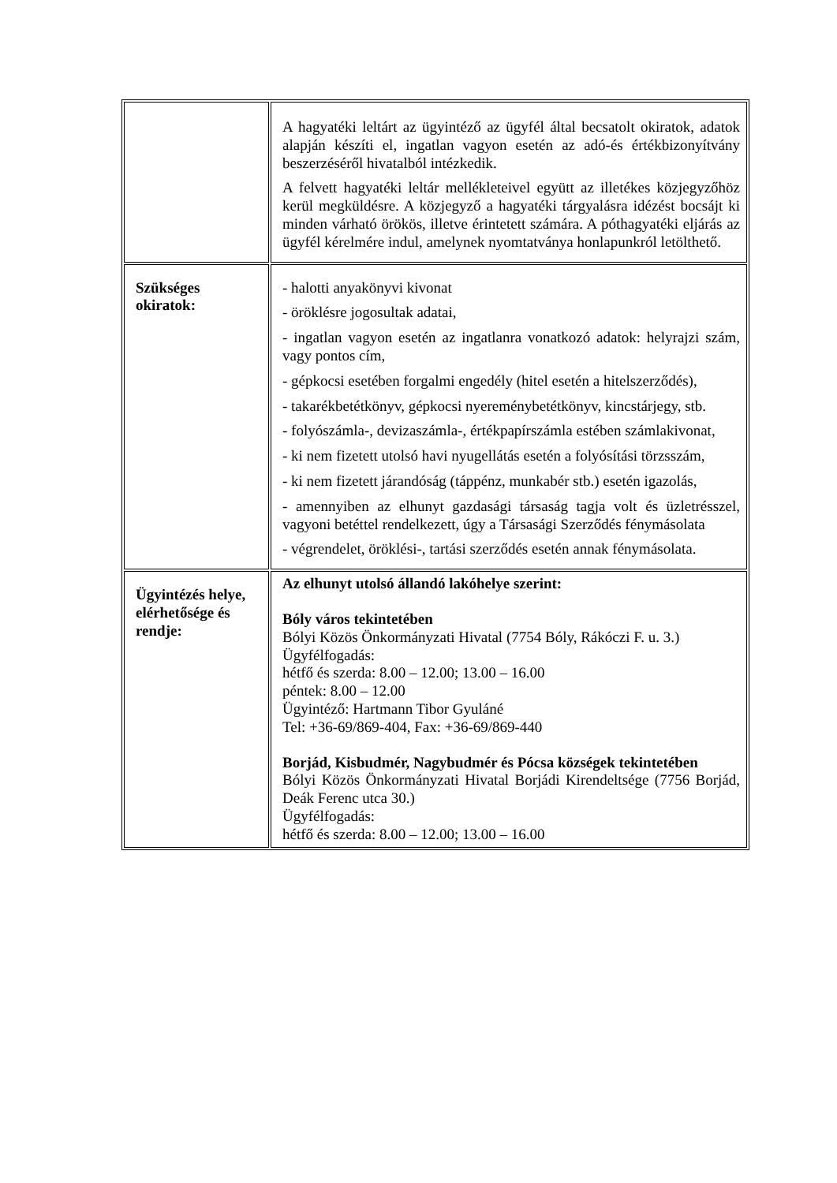| | A hagyatéki leltárt az ügyintéző az ügyfél által becsatolt okiratok, adatok alapján készíti el, ingatlan vagyon esetén az adó-és értékbizonyítvány beszerzéséről hivatalból intézkedik. A felvett hagyatéki leltár mellékleteivel együtt az illetékes közjegyzőhöz kerül megküldésre. A közjegyző a hagyatéki tárgyalásra idézést bocsájt ki minden várható örökös, illetve érintetett számára. A póthagyatéki eljárás az ügyfél kérelmére indul, amelynek nyomtatványa honlapunkról letölthető. |
| Szükséges okiratok: | - halotti anyakönyvi kivonat - öröklésre jogosultak adatai, - ingatlan vagyon esetén az ingatlanra vonatkozó adatok: helyrajzi szám, vagy pontos cím, - gépkocsi esetében forgalmi engedély (hitel esetén a hitelszerződés), - takarékbetétkönyv, gépkocsi nyereménybetétkönyv, kincstárjegy, stb. - folyószámla-, devizaszámla-, értékpapírszámla estében számlakivonat, - ki nem fizetett utolsó havi nyugellátás esetén a folyósítási törzsszám, - ki nem fizetett járandóság (táppénz, munkabér stb.) esetén igazolás, - amennyiben az elhunyt gazdasági társaság tagja volt és üzletrésszel, vagyoni betéttel rendelkezett, úgy a Társasági Szerződés fénymásolata - végrendelet, öröklési-, tartási szerződés esetén annak fénymásolata. |
| Ügyintézés helye, elérhetősége és rendje: | Az elhunyt utolsó állandó lakóhelye szerint: Bóly város tekintetében Bólyi Közös Önkormányzati Hivatal (7754 Bóly, Rákóczi F. u. 3.) Ügyfélfogadás: hétfő és szerda: 8.00 – 12.00; 13.00 – 16.00 péntek: 8.00 – 12.00 Ügyintéző: Hartmann Tibor Gyuláné Tel: +36-69/869-404, Fax: +36-69/869-440 Borjád, Kisbudmér, Nagybudmér és Pócsa községek tekintetében Bólyi Közös Önkormányzati Hivatal Borjádi Kirendeltsége (7756 Borjád, Deák Ferenc utca 30.) Ügyfélfogadás: hétfő és szerda: 8.00 – 12.00; 13.00 – 16.00 |